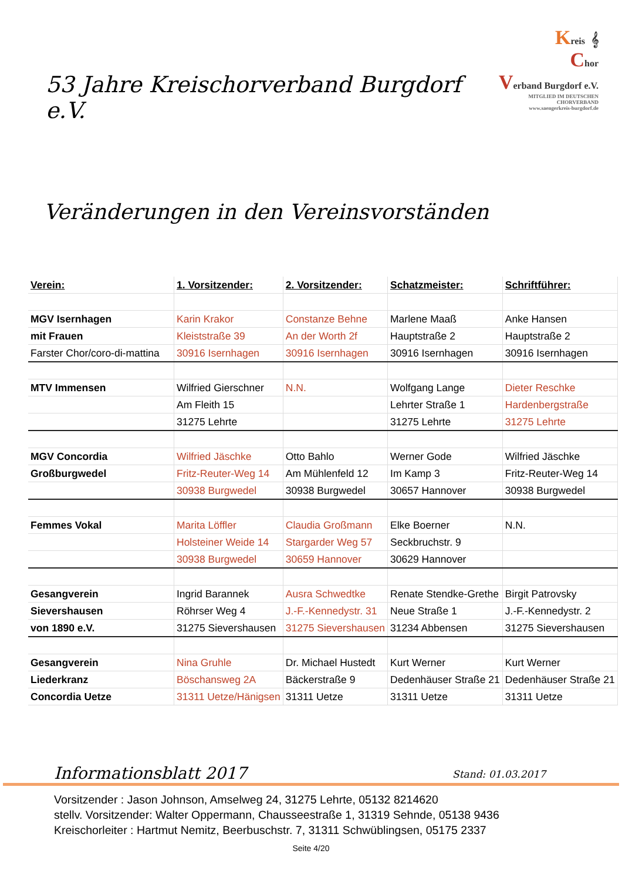53 Jahre Kreischorverband Burgdorf e.V.
Kreis 𝄞
Chor
Verband Burgdorf e.V.
MITGLIED IM DEUTSCHEN CHORVERBAND
www.saengerkreis-burgdorf.de
Veränderungen in den Vereinsvorständen
| Verein: | 1. Vorsitzender: | 2. Vorsitzender: | Schatzmeister: | Schriftführer: |
| MGV Isernhagen | Karin Krakor | Constanze Behne | Marlene Maaß | Anke Hansen |
| mit Frauen | Kleiststraße 39 | An der Worth 2f | Hauptstraße 2 | Hauptstraße 2 |
| Farster Chor/coro-di-mattina | 30916 Isernhagen | 30916 Isernhagen | 30916 Isernhagen | 30916 Isernhagen |
| MTV Immensen | Wilfried Gierschner | N.N. | Wolfgang Lange | Dieter Reschke |
| | Am Fleith 15 | | Lehrter Straße 1 | Hardenbergstraße |
| | 31275 Lehrte | | 31275 Lehrte | 31275 Lehrte |
| MGV Concordia | Wilfried Jäschke | Otto Bahlo | Werner Gode | Wilfried Jäschke |
| Großburgwedel | Fritz-Reuter-Weg 14 | Am Mühlenfeld 12 | Im Kamp 3 | Fritz-Reuter-Weg 14 |
| | 30938 Burgwedel | 30938 Burgwedel | 30657 Hannover | 30938 Burgwedel |
| Femmes Vokal | Marita Löffler | Claudia Großmann | Elke Boerner | N.N. |
| | Holsteiner Weide 14 | Stargarder Weg 57 | Seckbruchstr. 9 | |
| | 30938 Burgwedel | 30659 Hannover | 30629 Hannover | |
| Gesangverein | Ingrid Barannek | Ausra Schwedtke | Renate Stendke-Grethe | Birgit Patrovsky |
| Sievershausen | Röhrser Weg 4 | J.-F.-Kennedystr. 31 | Neue Straße 1 | J.-F.-Kennedystr. 2 |
| von 1890 e.V. | 31275 Sievershausen | 31275 Sievershausen | 31234 Abbensen | 31275 Sievershausen |
| Gesangverein | Nina Gruhle | Dr. Michael Hustedt | Kurt Werner | Kurt Werner |
| Liederkranz | Böschansweg 2A | Bäckerstraße 9 | Dedenhäuser Straße 21 | Dedenhäuser Straße 21 |
| Concordia Uetze | 31311 Uetze/Hänigsen | 31311 Uetze | 31311 Uetze | 31311 Uetze |
Informationsblatt 2017
Stand: 01.03.2017
Vorsitzender : Jason Johnson, Amselweg 24, 31275 Lehrte, 05132 8214620
stellv. Vorsitzender: Walter Oppermann, Chausseestraße 1, 31319 Sehnde, 05138 9436
Kreischorleiter : Hartmut Nemitz, Beerbuschstr. 7, 31311 Schwüblingsen, 05175 2337
Seite 4/20